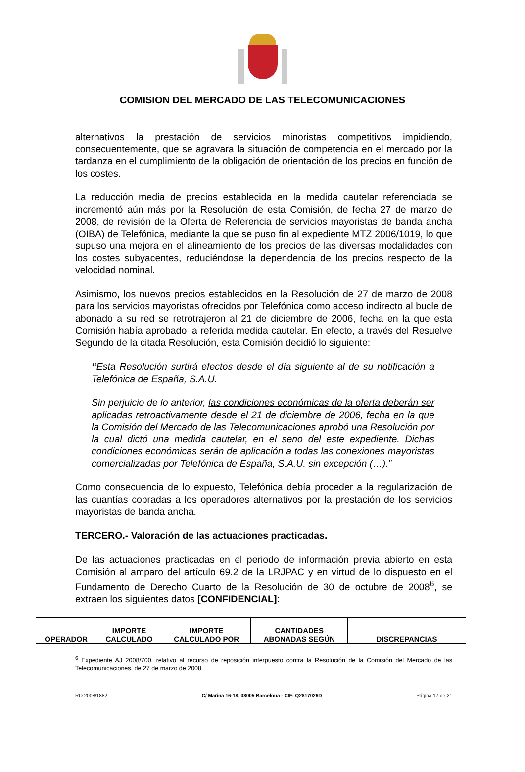COMISION DEL MERCADO DE LAS TELECOMUNICACIONES
alternativos la prestación de servicios minoristas competitivos impidiendo, consecuentemente, que se agravara la situación de competencia en el mercado por la tardanza en el cumplimiento de la obligación de orientación de los precios en función de los costes.
La reducción media de precios establecida en la medida cautelar referenciada se incrementó aún más por la Resolución de esta Comisión, de fecha 27 de marzo de 2008, de revisión de la Oferta de Referencia de servicios mayoristas de banda ancha (OIBA) de Telefónica, mediante la que se puso fin al expediente MTZ 2006/1019, lo que supuso una mejora en el alineamiento de los precios de las diversas modalidades con los costes subyacentes, reduciéndose la dependencia de los precios respecto de la velocidad nominal.
Asimismo, los nuevos precios establecidos en la Resolución de 27 de marzo de 2008 para los servicios mayoristas ofrecidos por Telefónica como acceso indirecto al bucle de abonado a su red se retrotrajeron al 21 de diciembre de 2006, fecha en la que esta Comisión había aprobado la referida medida cautelar. En efecto, a través del Resuelve Segundo de la citada Resolución, esta Comisión decidió lo siguiente:
“Esta Resolución surtirá efectos desde el día siguiente al de su notificación a Telefónica de España, S.A.U.
Sin perjuicio de lo anterior, las condiciones económicas de la oferta deberán ser aplicadas retroactivamente desde el 21 de diciembre de 2006, fecha en la que la Comisión del Mercado de las Telecomunicaciones aprobó una Resolución por la cual dictó una medida cautelar, en el seno del este expediente. Dichas condiciones económicas serán de aplicación a todas las conexiones mayoristas comercializadas por Telefónica de España, S.A.U. sin excepción (…).”
Como consecuencia de lo expuesto, Telefónica debía proceder a la regularización de las cuantías cobradas a los operadores alternativos por la prestación de los servicios mayoristas de banda ancha.
TERCERO.- Valoración de las actuaciones practicadas.
De las actuaciones practicadas en el periodo de información previa abierto en esta Comisión al amparo del artículo 69.2 de la LRJPAC y en virtud de lo dispuesto en el Fundamento de Derecho Cuarto de la Resolución de 30 de octubre de 2008<sup>6</sup>, se extraen los siguientes datos [CONFIDENCIAL]:
| OPERADOR | IMPORTE CALCULADO | IMPORTE CALCULADO POR | CANTIDADES ABONADAS SEGÚN | DISCREPANCIAS |
<sup>6</sup> Expediente AJ 2008/700, relativo al recurso de reposición interpuesto contra la Resolución de la Comisión del Mercado de las Telecomunicaciones, de 27 de marzo de 2008.
RO 2008/1882 C/ Marina 16-18, 08005 Barcelona - CIF: Q2817026D Página 17 de 21